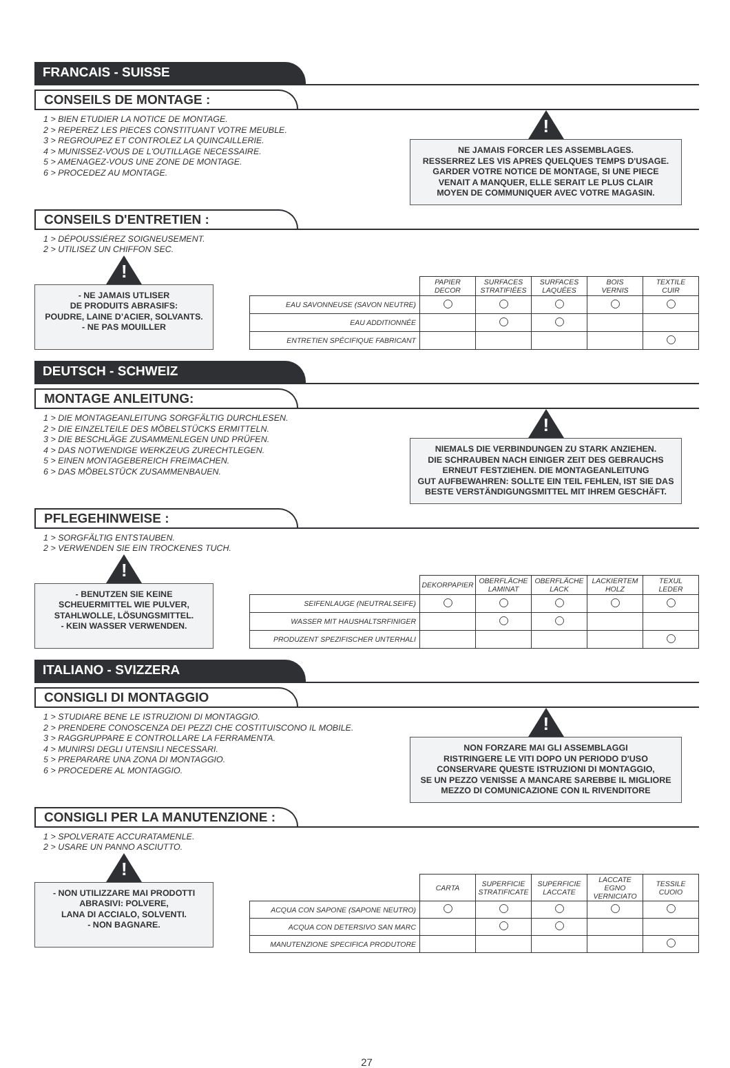FRANCAIS - SUISSE
CONSEILS DE MONTAGE :
1 > BIEN ETUDIER LA NOTICE DE MONTAGE.
2 > REPEREZ LES PIECES CONSTITUANT VOTRE MEUBLE.
3 > REGROUPEZ ET CONTROLEZ LA QUINCAILLERIE.
4 > MUNISSEZ-VOUS DE L'OUTILLAGE NECESSAIRE.
5 > AMENAGEZ-VOUS UNE ZONE DE MONTAGE.
6 > PROCEDEZ AU MONTAGE.
!
NE JAMAIS FORCER LES ASSEMBLAGES.
RESSERREZ LES VIS APRES QUELQUES TEMPS D'USAGE.
GARDER VOTRE NOTICE DE MONTAGE, SI UNE PIECE
VENAIT A MANQUER, ELLE SERAIT LE PLUS CLAIR
MOYEN DE COMMUNIQUER AVEC VOTRE MAGASIN.
CONSEILS D'ENTRETIEN :
1 > DÉPOUSSIÉREZ SOIGNEUSEMENT.
2 > UTILISEZ UN CHIFFON SEC.
!
- NE JAMAIS UTLISER
DE PRODUITS ABRASIFS:
POUDRE, LAINE D’ACIER, SOLVANTS.
- NE PAS MOUILLER
| | PAPIER DECOR | SURFACES STRATIFIÉES | SURFACES LAQUÉES | BOIS VERNIS | TEXTILE CUIR |
| --- | --- | --- | --- | --- | --- |
| EAU SAVONNEUSE (SAVON NEUTRE) | | | | | |
| EAU ADDITIONNÉE | | | | | |
| ENTRETIEN SPÉCIFIQUE FABRICANT | | | | | |
DEUTSCH - SCHWEIZ
MONTAGE ANLEITUNG:
1 > DIE MONTAGEANLEITUNG SORGFÄLTIG DURCHLESEN.
2 > DIE EINZELTEILE DES MÖBELSTÜCKS ERMITTELN.
3 > DIE BESCHLÄGE ZUSAMMENLEGEN UND PRÜFEN.
4 > DAS NOTWENDIGE WERKZEUG ZURECHTLEGEN.
5 > EINEN MONTAGEBEREICH FREIMACHEN.
6 > DAS MÖBELSTÜCK ZUSAMMENBAUEN.
!
NIEMALS DIE VERBINDUNGEN ZU STARK ANZIEHEN.
DIE SCHRAUBEN NACH EINIGER ZEIT DES GEBRAUCHS
ERNEUT FESTZIEHEN. DIE MONTAGEANLEITUNG
GUT AUFBEWAHREN: SOLLTE EIN TEIL FEHLEN, IST SIE DAS
BESTE VERSTÄNDIGUNGSMITTEL MIT IHREM GESCHÄFT.
PFLEGEHINWEISE :
1 > SORGFÄLTIG ENTSTAUBEN.
2 > VERWENDEN SIE EIN TROCKENES TUCH.
!
- BENUTZEN SIE KEINE
SCHEUERMITTEL WIE PULVER,
STAHLWOLLE, LÖSUNGSMITTEL.
- KEIN WASSER VERWENDEN.
| | DEKORPAPIER | OBERFLÄCHE LAMINAT | OBERFLÄCHE LACK | LACKIERTEM HOLZ | TEXUL LEDER |
| --- | --- | --- | --- | --- | --- |
| SEIFENLAUGE (NEUTRALSEIFE) | | | | | |
| WASSER MIT HAUSHALTSRFINIGER | | | | | |
| PRODUZENT SPEZIFISCHER UNTERHALI | | | | | |
ITALIANO - SVIZZERA
CONSIGLI DI MONTAGGIO
1 > STUDIARE BENE LE ISTRUZIONI DI MONTAGGIO.
2 > PRENDERE CONOSCENZA DEI PEZZI CHE COSTITUISCONO IL MOBILE.
3 > RAGGRUPPARE E CONTROLLARE LA FERRAMENTA.
4 > MUNIRSI DEGLI UTENSILI NECESSARI.
5 > PREPARARE UNA ZONA DI MONTAGGIO.
6 > PROCEDERE AL MONTAGGIO.
!
NON FORZARE MAI GLI ASSEMBLAGGI
RISTRINGERE LE VITI DOPO UN PERIODO D'USO
CONSERVARE QUESTE ISTRUZIONI DI MONTAGGIO,
SE UN PEZZO VENISSE A MANCARE SAREBBE IL MIGLIORE
MEZZO DI COMUNICAZIONE CON IL RIVENDITORE
CONSIGLI PER LA MANUTENZIONE :
1 > SPOLVERATE ACCURATAMENLE.
2 > USARE UN PANNO ASCIUTTO.
!
- NON UTILIZZARE MAI PRODOTTI
ABRASIVI: POLVERE,
LANA DI ACCIALO, SOLVENTI.
- NON BAGNARE.
| | CARTA | SUPERFICIE STRATIFICATE | SUPERFICIE LACCATE | LACCATE EGNO VERNICIATO | TESSILE CUOIO |
| --- | --- | --- | --- | --- | --- |
| ACQUA CON SAPONE (SAPONE NEUTRO) | | | | | |
| ACQUA CON DETERSIVO SAN MARC | | | | | |
| MANUTENZIONE SPECIFICA PRODUTORE | | | | | |
27